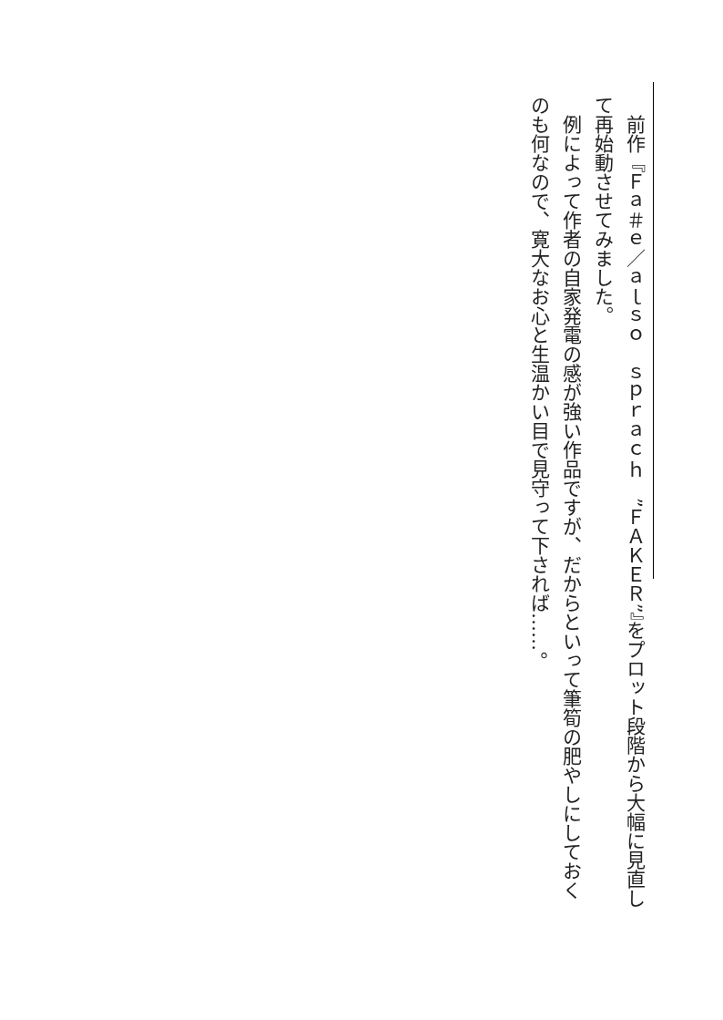前作『Ｆａ＃ｅ／ａｌｓｏ　ｓｐｒａｃｈ　”ＦＡＫＥＲ”』をプロット段階から大幅に見直して再始動させてみました。
　例によって作者の自家発電の感が強い作品ですが、だからといって筆筍の肥やしにしておくのも何なので、寛大なお心と生温かい目で見守って下されば……。